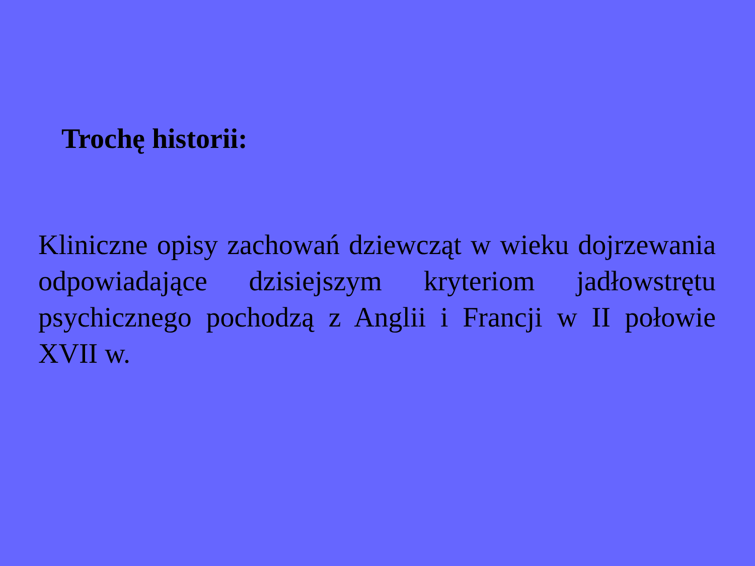Trochę historii:
Kliniczne opisy zachowań dziewcząt w wieku dojrzewania odpowiadające dzisiejszym kryteriom jadłowstrętu psychicznego pochodzą z Anglii i Francji w II połowie XVII w.